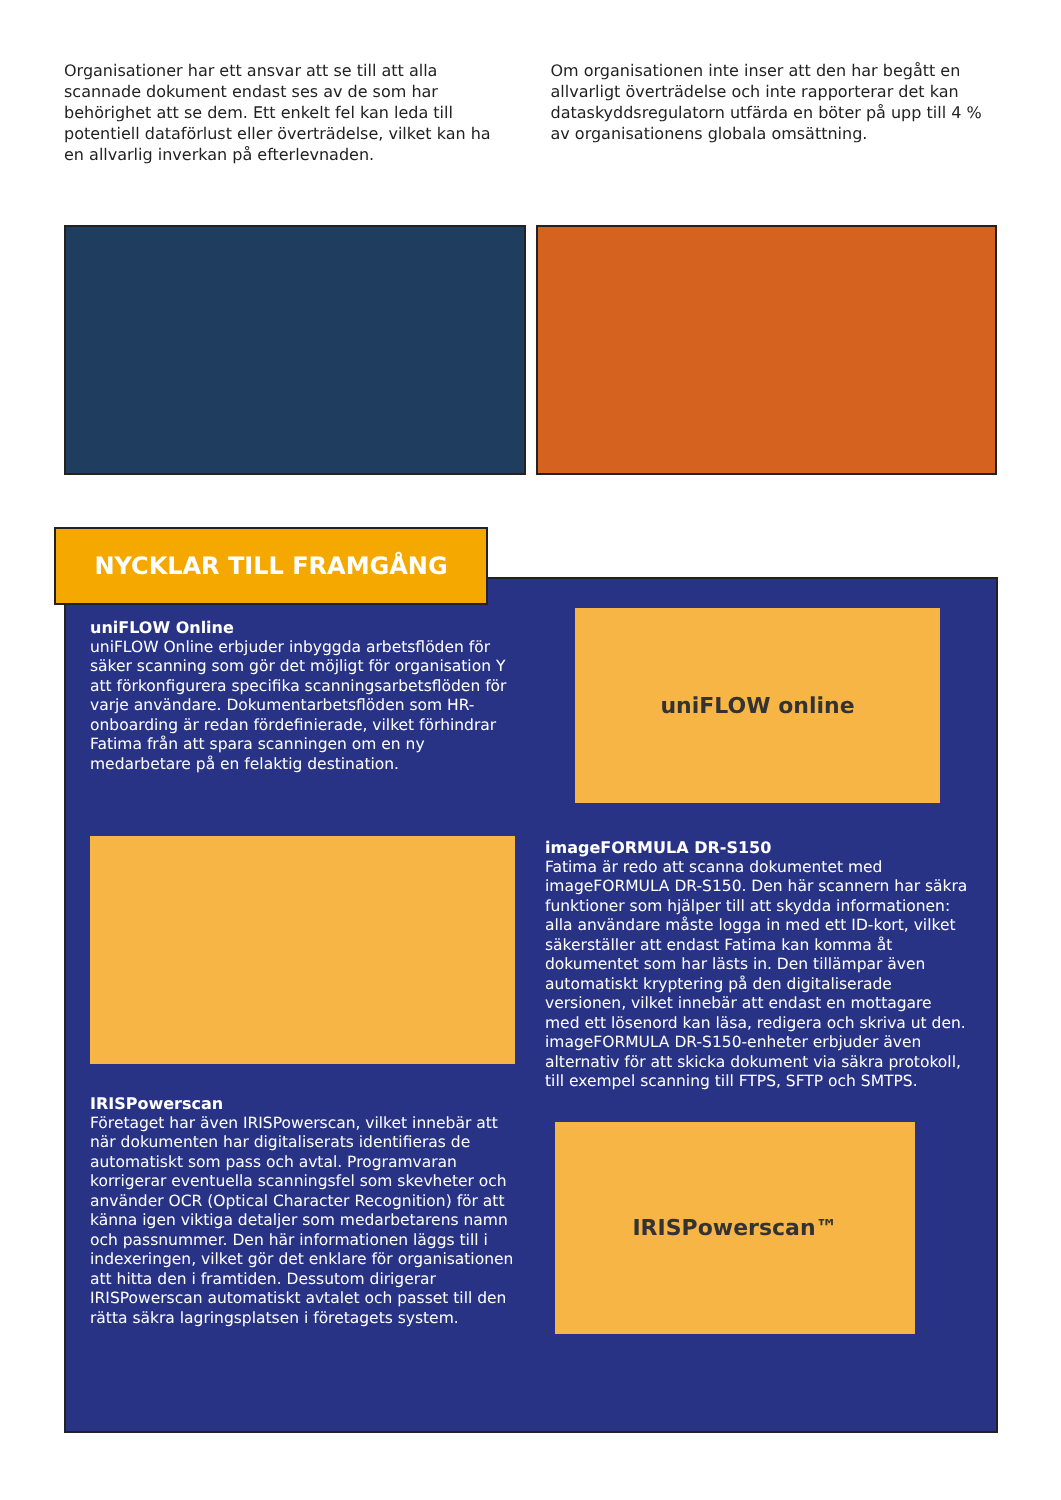Organisationer har ett ansvar att se till att alla scannade dokument endast ses av de som har behörighet att se dem. Ett enkelt fel kan leda till potentiell dataförlust eller överträdelse, vilket kan ha en allvarlig inverkan på efterlevnaden.
Om organisationen inte inser att den har begått en allvarligt överträdelse och inte rapporterar det kan dataskyddsregulatorn utfärda en böter på upp till 4 % av organisationens globala omsättning.
NYCKLAR TILL FRAMGÅNG
uniFLOW Online
uniFLOW Online erbjuder inbyggda arbetsflöden för säker scanning som gör det möjligt för organisation Y att förkonfigurera specifika scanningsarbetsflöden för varje användare. Dokumentarbetsflöden som HR-onboarding är redan fördefinierade, vilket förhindrar Fatima från att spara scanningen om en ny medarbetare på en felaktig destination.
IRISPowerscan
Företaget har även IRISPowerscan, vilket innebär att när dokumenten har digitaliserats identifieras de automatiskt som pass och avtal. Programvaran korrigerar eventuella scanningsfel som skevheter och använder OCR (Optical Character Recognition) för att känna igen viktiga detaljer som medarbetarens namn och passnummer. Den här informationen läggs till i indexeringen, vilket gör det enklare för organisationen att hitta den i framtiden. Dessutom dirigerar IRISPowerscan automatiskt avtalet och passet till den rätta säkra lagringsplatsen i företagets system.
uniFLOW online
imageFORMULA DR-S150
Fatima är redo att scanna dokumentet med imageFORMULA DR-S150. Den här scannern har säkra funktioner som hjälper till att skydda informationen: alla användare måste logga in med ett ID-kort, vilket säkerställer att endast Fatima kan komma åt dokumentet som har lästs in. Den tillämpar även automatiskt kryptering på den digitaliserade versionen, vilket innebär att endast en mottagare med ett lösenord kan läsa, redigera och skriva ut den. imageFORMULA DR-S150-enheter erbjuder även alternativ för att skicka dokument via säkra protokoll, till exempel scanning till FTPS, SFTP och SMTPS.
IRISPowerscan™